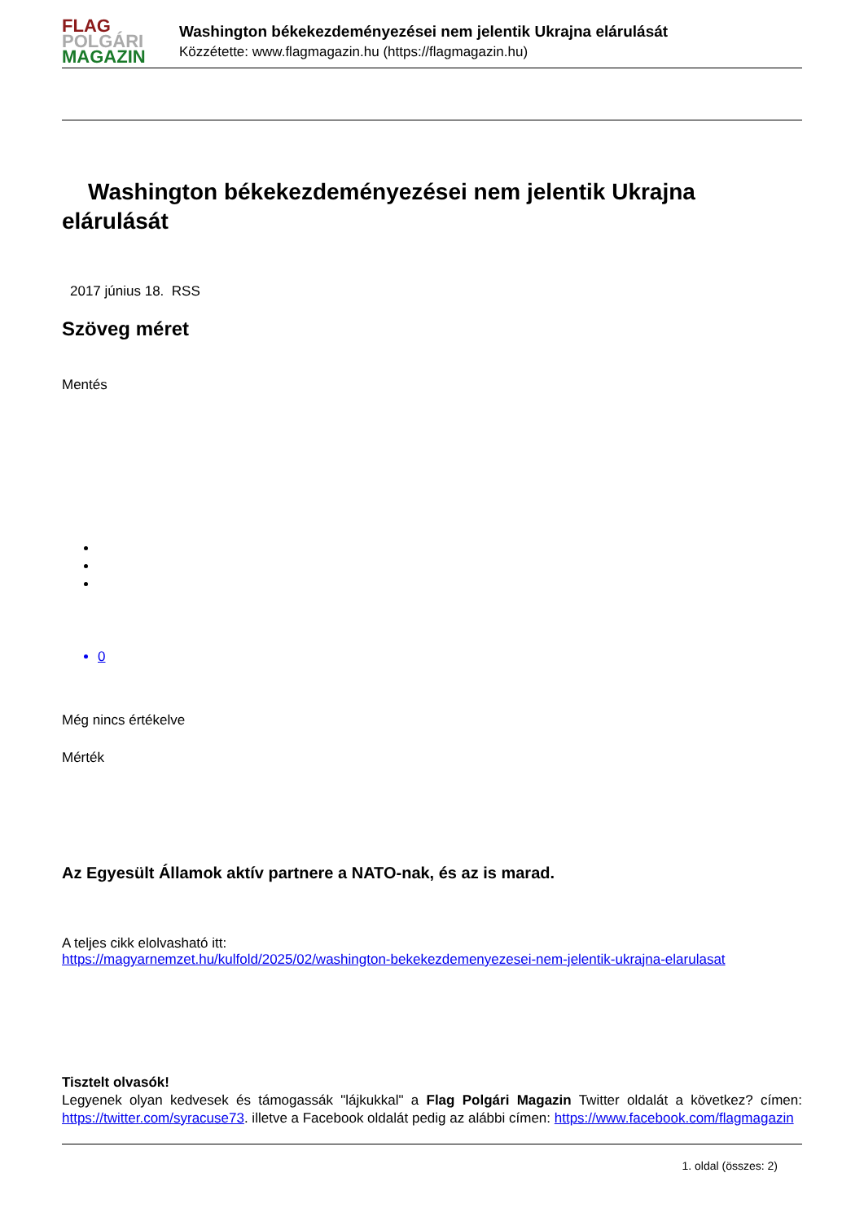FLAG
POLGÁRI
MAGAZIN
Washington békekezdeményezései nem jelentik Ukrajna elárulását
Közzétette: www.flagmagazin.hu (https://flagmagazin.hu)
Washington békekezdeményezései nem jelentik Ukrajna elárulását
2017 június 18. RSS
Szöveg méret
Mentés
0
Még nincs értékelve
Mérték
Az Egyesült Államok aktív partnere a NATO-nak, és az is marad.
A teljes cikk elolvasható itt:
https://magyarnemzet.hu/kulfold/2025/02/washington-bekekezdemenyezesei-nem-jelentik-ukrajna-elarulasat
Tisztelt olvasók!
Legyenek olyan kedvesek és támogassák "lájkukkal" a Flag Polgári Magazin Twitter oldalát a következ? címen: https://twitter.com/syracuse73. illetve a Facebook oldalát pedig az alábbi címen: https://www.facebook.com/flagmagazin
1. oldal (összes: 2)